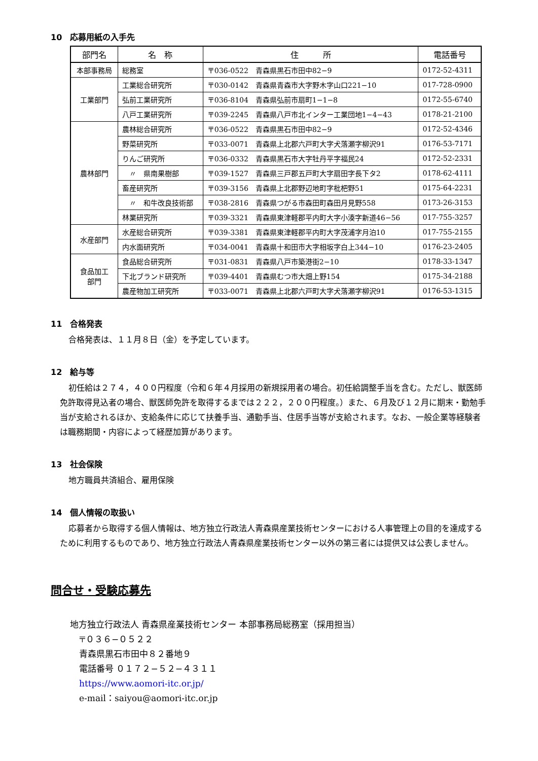10　応募用紙の入手先
| 部門名 | 名 称 | 住 所 | 電話番号 |
| --- | --- | --- | --- |
| 本部事務局 | 総務室 | 〒036-0522 青森県黒石市田中82−9 | 0172-52-4311 |
| 工業部門 | 工業総合研究所 | 〒030-0142 青森県青森市大字野木字山口221−10 | 017-728-0900 |
| | 弘前工業研究所 | 〒036-8104 青森県弘前市扇町1−1−8 | 0172-55-6740 |
| | 八戸工業研究所 | 〒039-2245 青森県八戸市北インター工業団地1−4−43 | 0178-21-2100 |
| 農林部門 | 農林総合研究所 | 〒036-0522 青森県黒石市田中82−9 | 0172-52-4346 |
| | 野菜研究所 | 〒033-0071 青森県上北郡六戸町大字犬落瀬字柳沢91 | 0176-53-7171 |
| | りんご研究所 | 〒036-0332 青森県黒石市大字牡丹平字福民24 | 0172-52-2331 |
| | 〃 県南果樹部 | 〒039-1527 青森県三戸郡五戸町大字扇田字長下タ2 | 0178-62-4111 |
| | 畜産研究所 | 〒039-3156 青森県上北郡野辺地町字枇杷野51 | 0175-64-2231 |
| | 〃 和牛改良技術部 | 〒038-2816 青森県つがる市森田町森田月見野558 | 0173-26-3153 |
| | 林業研究所 | 〒039-3321 青森県東津軽郡平内町大字小湊字新道46−56 | 017-755-3257 |
| 水産部門 | 水産総合研究所 | 〒039-3381 青森県東津軽郡平内町大字茂浦字月泊10 | 017-755-2155 |
| | 内水面研究所 | 〒034-0041 青森県十和田市大字相坂字白上344−10 | 0176-23-2405 |
| 食品加工 部門 | 食品総合研究所 | 〒031-0831 青森県八戸市築港街2−10 | 0178-33-1347 |
| | 下北ブランド研究所 | 〒039-4401 青森県むつ市大畑上野154 | 0175-34-2188 |
| | 農産物加工研究所 | 〒033-0071 青森県上北郡六戸町大字犬落瀬字柳沢91 | 0176-53-1315 |
11　合格発表
合格発表は、１１月８日（金）を予定しています。
12　給与等
初任給は２７４，４００円程度（令和６年４月採用の新規採用者の場合。初任給調整手当を含む。ただし、獣医師免許取得見込者の場合、獣医師免許を取得するまでは２２２，２００円程度。）また、６月及び１２月に期末・勤勉手当が支給されるほか、支給条件に応じて扶養手当、通勤手当、住居手当等が支給されます。なお、一般企業等経験者は職務期間・内容によって経歴加算があります。
13　社会保険
地方職員共済組合、雇用保険
14　個人情報の取扱い
応募者から取得する個人情報は、地方独立行政法人青森県産業技術センターにおける人事管理上の目的を達成するために利用するものであり、地方独立行政法人青森県産業技術センター以外の第三者には提供又は公表しません。
問合せ・受験応募先
地方独立行政法人 青森県産業技術センター 本部事務局総務室（採用担当）
〒０３６−０５２２
青森県黒石市田中８２番地９
電話番号 ０１７２−５２−４３１１
https://www.aomori-itc.or.jp/
e-mail：saiyou@aomori-itc.or.jp